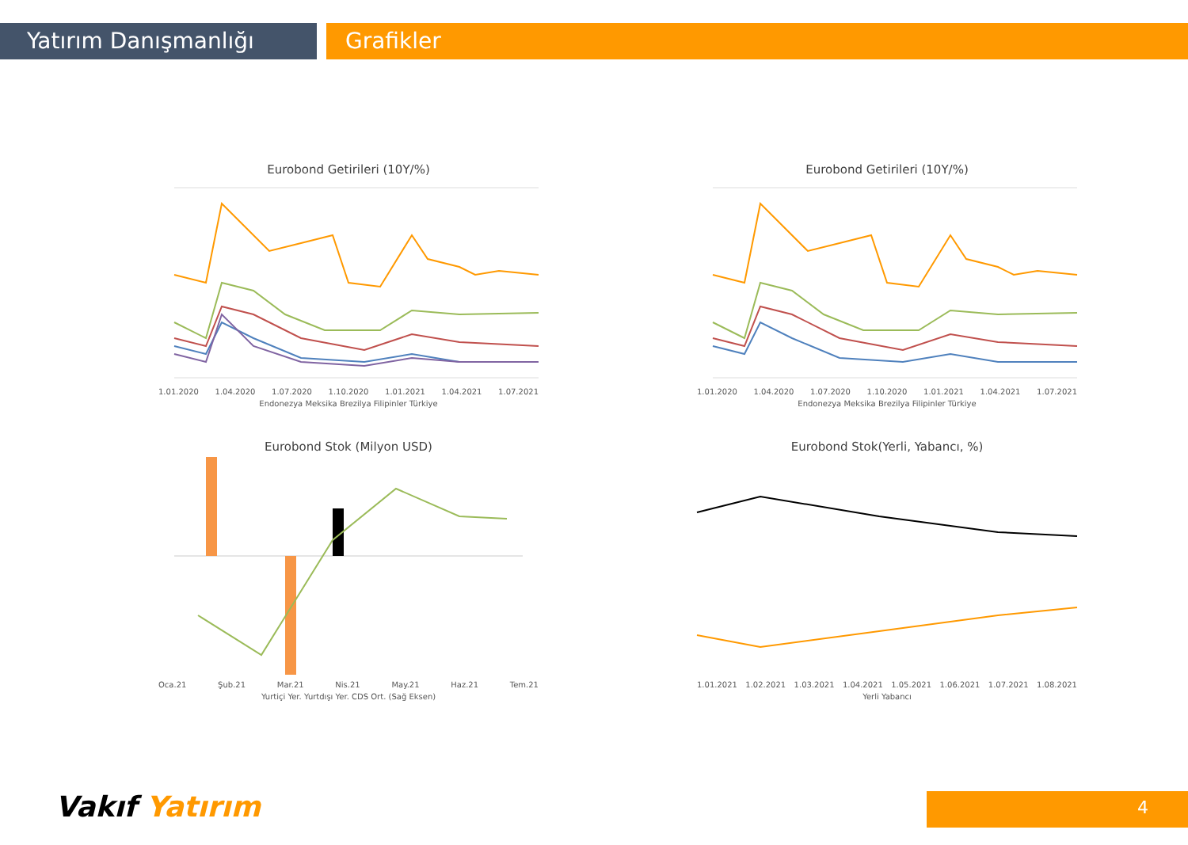Yatırım Danışmanlığı Grafikler
Eurobond Getirileri (10Y/%)
1.01.2020 1.04.2020 1.07.2020 1.10.2020 1.01.2021 1.04.2021 1.07.2021
Endonezya Meksika Brezilya Filipinler Türkiye
Eurobond Getirileri (10Y/%)
1.01.2020 1.04.2020 1.07.2020 1.10.2020 1.01.2021 1.04.2021 1.07.2021
Endonezya Meksika Brezilya Filipinler Türkiye
Eurobond Stok (Milyon USD)
Oca.21 Şub.21 Mar.21 Nis.21 May.21 Haz.21 Tem.21
Yurtiçi Yer. Yurtdışı Yer. CDS Ort. (Sağ Eksen)
Eurobond Stok(Yerli, Yabancı, %)
1.01.2021 1.02.2021 1.03.2021 1.04.2021 1.05.2021 1.06.2021 1.07.2021 1.08.2021
Yerli Yabancı
Vakıf Yatırım 4